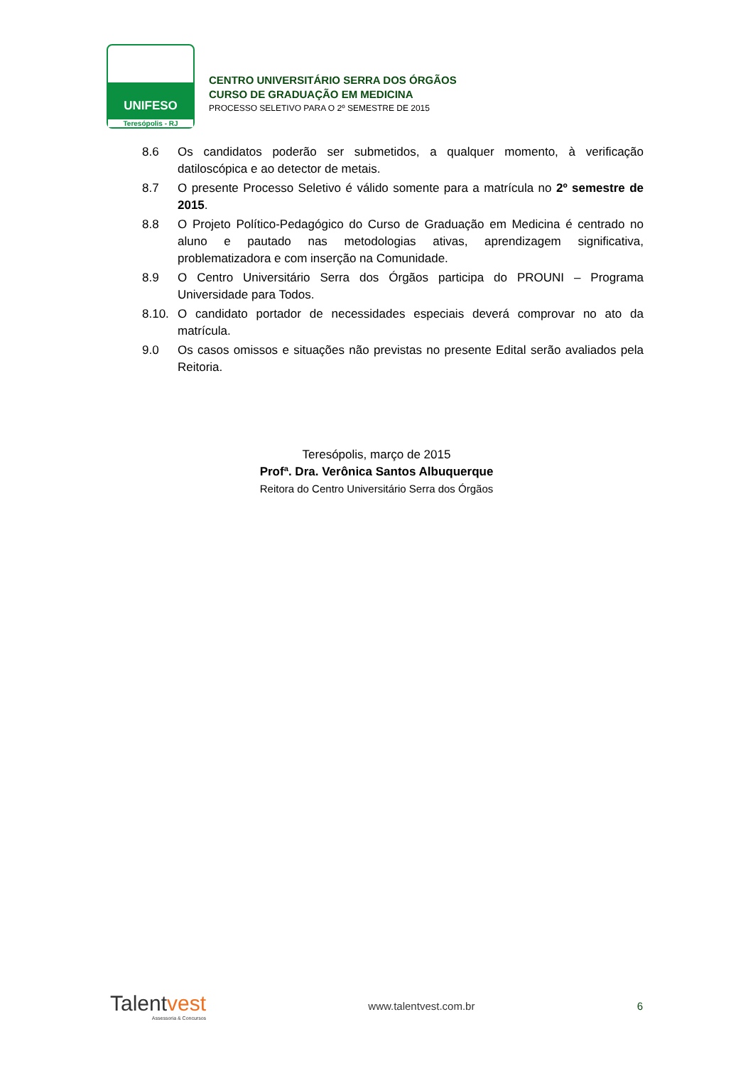UNIFESO
Teresópolis - RJ
CENTRO UNIVERSITÁRIO SERRA DOS ÓRGÃOS
CURSO DE GRADUAÇÃO EM MEDICINA
PROCESSO SELETIVO PARA O 2º SEMESTRE DE 2015
8.6 Os candidatos poderão ser submetidos, a qualquer momento, à verificação datiloscópica e ao detector de metais.
8.7 O presente Processo Seletivo é válido somente para a matrícula no 2º semestre de 2015.
8.8 O Projeto Político-Pedagógico do Curso de Graduação em Medicina é centrado no aluno e pautado nas metodologias ativas, aprendizagem significativa, problematizadora e com inserção na Comunidade.
8.9 O Centro Universitário Serra dos Órgãos participa do PROUNI – Programa Universidade para Todos.
8.10.
O candidato portador de necessidades especiais deverá comprovar no ato da matrícula.
9.0 Os casos omissos e situações não previstas no presente Edital serão avaliados pela Reitoria.
Teresópolis, março de 2015
Profª. Dra. Verônica Santos Albuquerque
Reitora do Centro Universitário Serra dos Órgãos
Talentvest
Assessoria & Concursos
www.talentvest.com.br 6